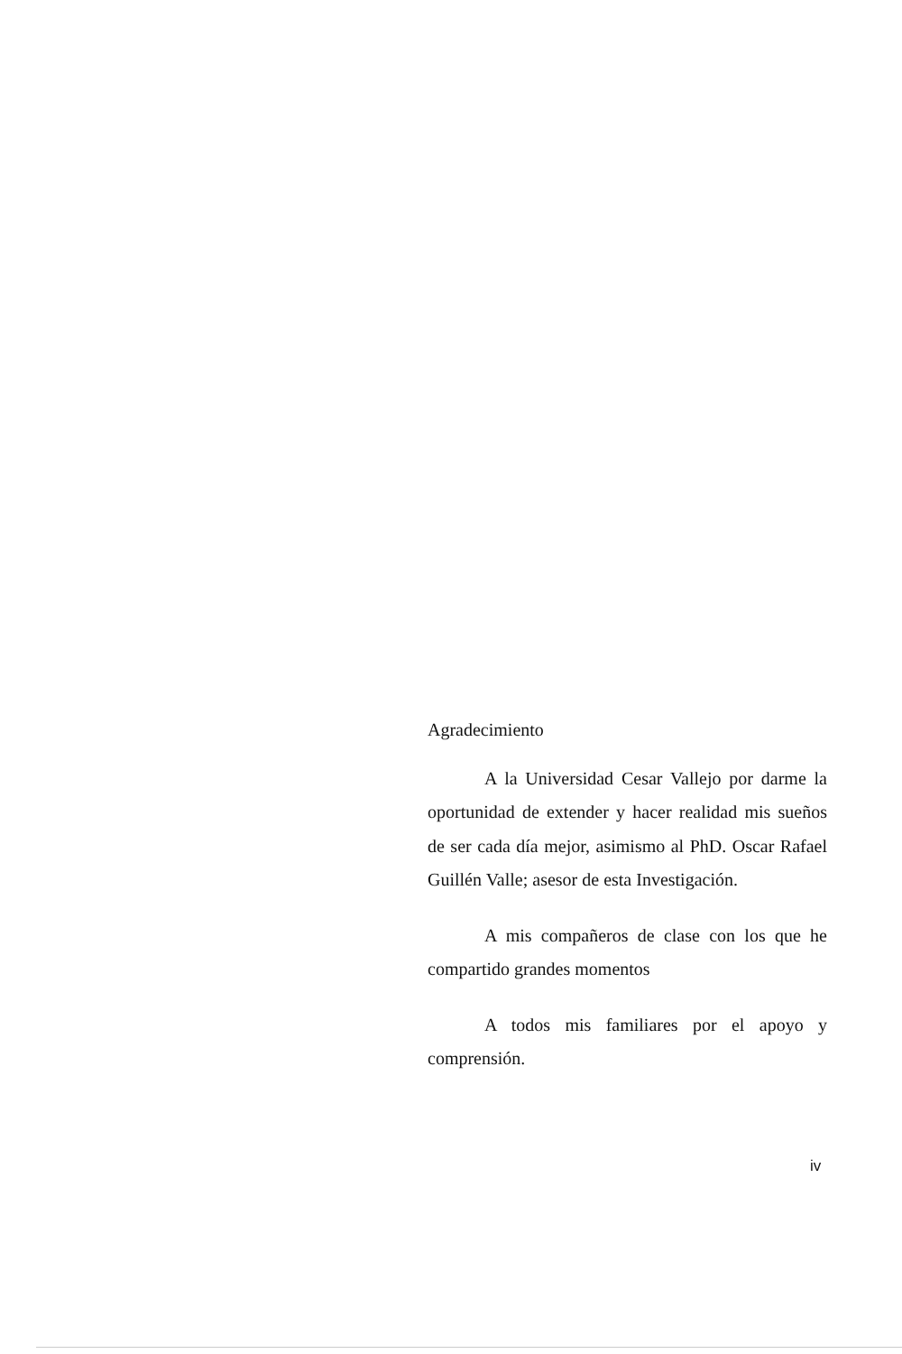Agradecimiento
A la Universidad Cesar Vallejo por darme la oportunidad de extender y hacer realidad mis sueños de ser cada día mejor, asimismo al PhD. Oscar Rafael Guillén Valle; asesor de esta Investigación.
A mis compañeros de clase con los que he compartido grandes momentos
A todos mis familiares por el apoyo y comprensión.
iv